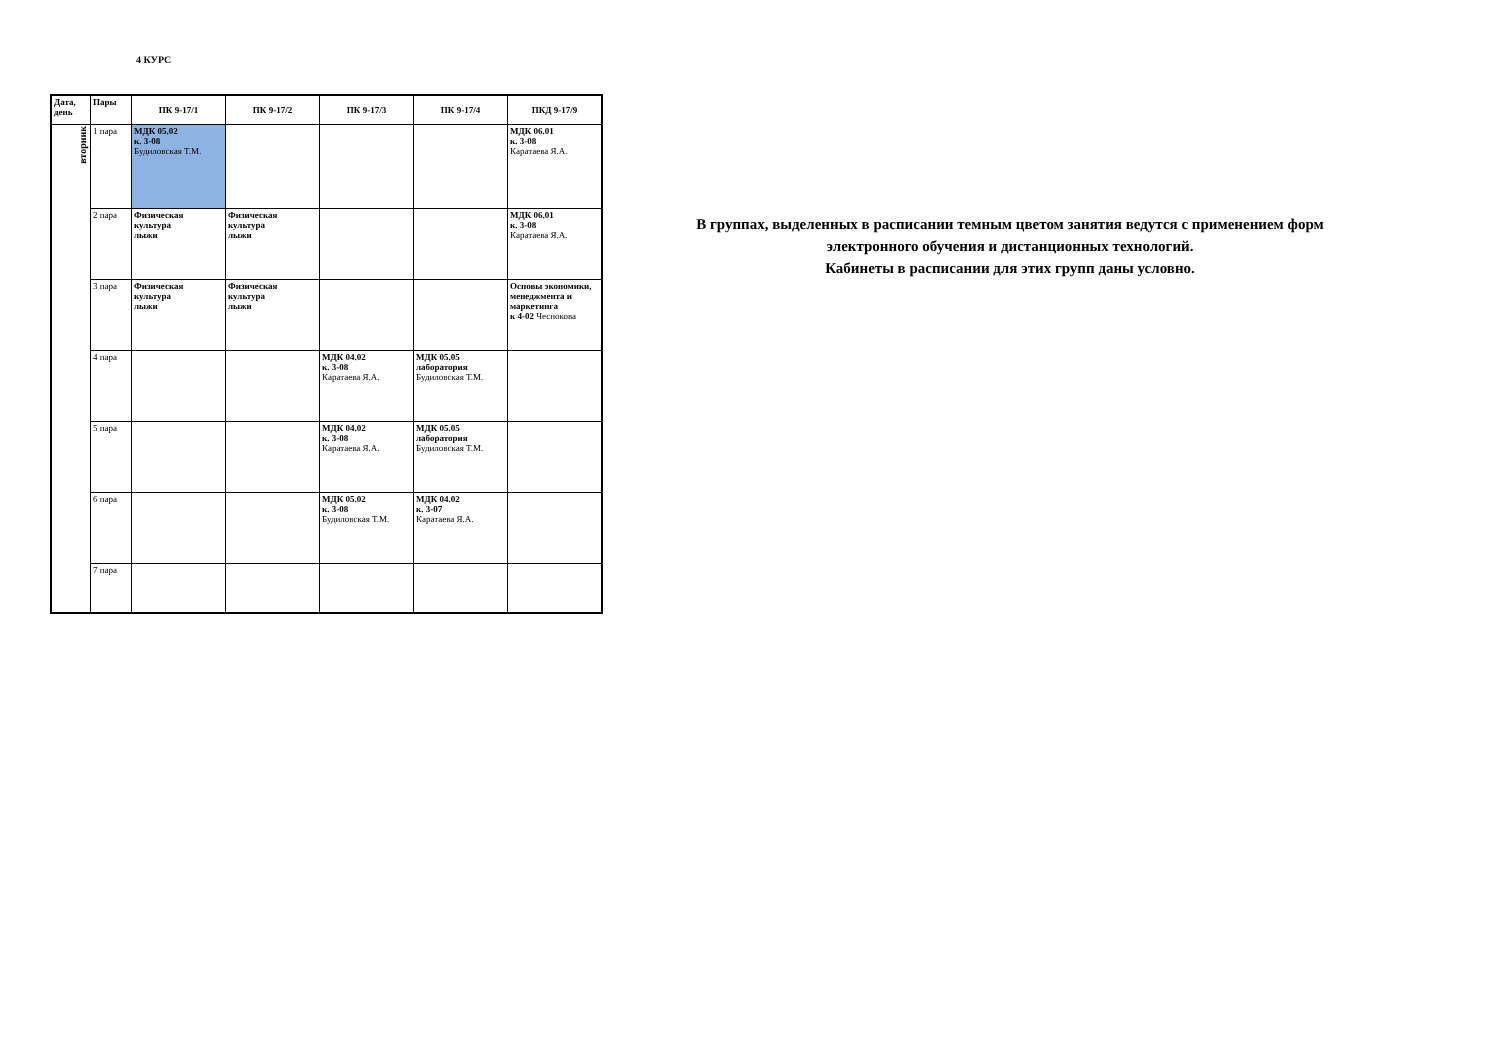4 КУРС
| Дата, день | Пары | ПК 9-17/1 | ПК 9-17/2 | ПК 9-17/3 | ПК 9-17/4 | ПКД 9-17/9 |
| --- | --- | --- | --- | --- | --- | --- |
| вторник | 1 пара | МДК 05.02 к. 3-08 Будиловская Т.М. | | | | МДК 06.01 к. 3-08 Каратаева Я.А. |
| | 2 пара | Физическая культура лыжи | Физическая культура лыжи | | | МДК 06.01 к. 3-08 Каратаева Я.А. |
| | 3 пара | Физическая культура лыжи | Физическая культура лыжи | | | Основы экономики, менеджмента и маркетинга к 4-02 Чеснокова |
| | 4 пара | | | МДК 04.02 к. 3-08 Каратаева Я.А. | МДК 05.05 лаборатория Будиловская Т.М. | |
| | 5 пара | | | МДК 04.02 к. 3-08 Каратаева Я.А. | МДК 05.05 лаборатория Будиловская Т.М. | |
| | 6 пара | | | МДК 05.02 к. 3-08 Будиловская Т.М. | МДК 04.02 к. 3-07 Каратаева Я.А. | |
| | 7 пара | | | | | |
В группах, выделенных в расписании темным цветом занятия ведутся с применением форм электронного обучения и дистанционных технологий.
Кабинеты в расписании для этих групп даны условно.